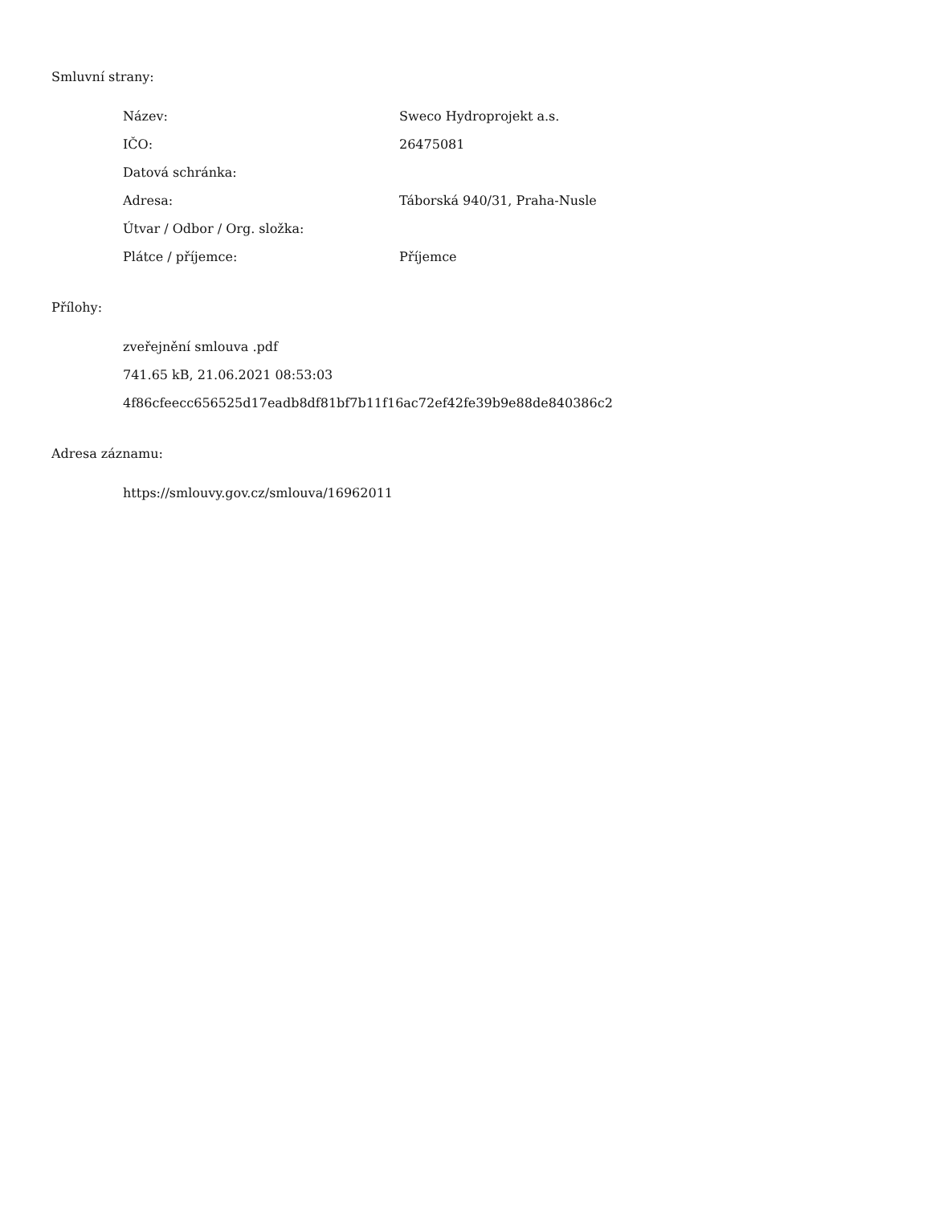Smluvní strany:
| Název: | Sweco Hydroprojekt a.s. |
| IČO: | 26475081 |
| Datová schránka: | |
| Adresa: | Táborská 940/31, Praha-Nusle |
| Útvar / Odbor / Org. složka: | |
| Plátce / příjemce: | Příjemce |
Přílohy:
zveřejnění smlouva .pdf
741.65 kB, 21.06.2021 08:53:03
4f86cfeecc656525d17eadb8df81bf7b11f16ac72ef42fe39b9e88de840386c2
Adresa záznamu:
https://smlouvy.gov.cz/smlouva/16962011